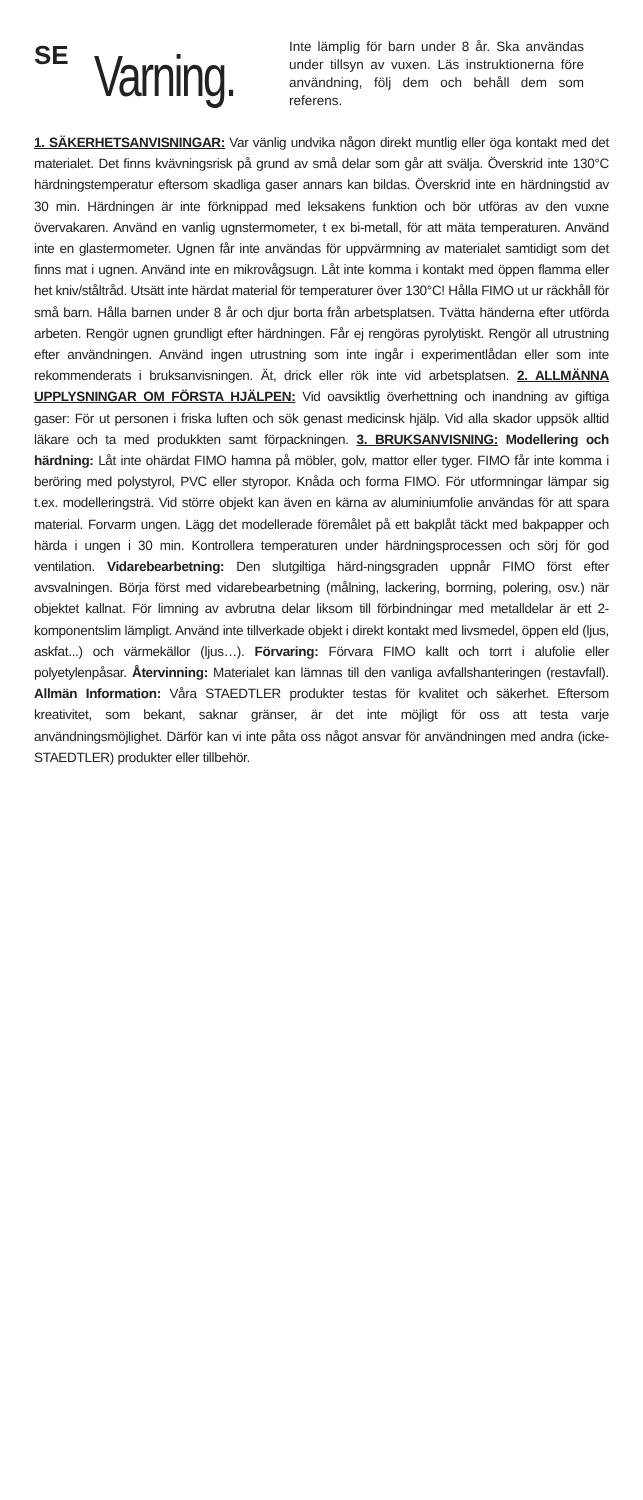SE
Varning.
Inte lämplig för barn under 8 år. Ska användas under tillsyn av vuxen. Läs instruktionerna före användning, följ dem och behåll dem som referens.
1. SÄKERHETSANVISNINGAR: Var vänlig undvika någon direkt muntlig eller öga kontakt med det materialet. Det finns kvävningsrisk på grund av små delar som går att svälja. Överskrid inte 130°C härdningstemperatur eftersom skadliga gaser annars kan bildas. Överskrid inte en härdningstid av 30 min. Härdningen är inte förknippad med leksakens funktion och bör utföras av den vuxne övervakaren. Använd en vanlig ugnstermometer, t ex bi-metall, för att mäta temperaturen. Använd inte en glastermometer. Ugnen får inte användas för uppvärmning av materialet samtidigt som det finns mat i ugnen. Använd inte en mikrovågsugn. Låt inte komma i kontakt med öppen flamma eller het kniv/ståltråd. Utsätt inte härdat material för temperaturer över 130°C! Hålla FIMO ut ur räckhåll för små barn. Hålla barnen under 8 år och djur borta från arbetsplatsen. Tvätta händerna efter utförda arbeten. Rengör ugnen grundligt efter härdningen. Får ej rengöras pyrolytiskt. Rengör all utrustning efter användningen. Använd ingen utrustning som inte ingår i experimentlådan eller som inte rekommenderats i bruksanvisningen. Ät, drick eller rök inte vid arbetsplatsen. 2. ALLMÄNNA UPPLYSNINGAR OM FÖRSTA HJÄLPEN: Vid oavsiktlig överhettning och inandning av giftiga gaser: För ut personen i friska luften och sök genast medicinsk hjälp. Vid alla skador uppsök alltid läkare och ta med produkkten samt förpackningen. 3. BRUKSANVISNING: Modellering och härdning: Låt inte ohärdat FIMO hamna på möbler, golv, mattor eller tyger. FIMO får inte komma i beröring med polystyrol, PVC eller styropor. Knåda och forma FIMO. För utformningar lämpar sig t.ex. modelleringsträ. Vid större objekt kan även en kärna av aluminiumfolie användas för att spara material. Forvarm ungen. Lägg det modellerade föremålet på ett bakplåt täckt med bakpapper och härda i ungen i 30 min. Kontrollera temperaturen under härdningsprocessen och sörj för god ventilation. Vidarebearbetning: Den slutgiltiga härd-ningsgraden uppnår FIMO först efter avsvalningen. Börja först med vidarebearbetning (målning, lackering, borrning, polering, osv.) när objektet kallnat. För limning av avbrutna delar liksom till förbindningar med metalldelar är ett 2-komponentslim lämpligt. Använd inte tillverkade objekt i direkt kontakt med livsmedel, öppen eld (ljus, askfat...) och värmekällor (ljus…). Förvaring: Förvara FIMO kallt och torrt i alufolie eller polyetylenpåsar. Återvinning: Materialet kan lämnas till den vanliga avfallshanteringen (restavfall). Allmän Information: Våra STAEDTLER produkter testas för kvalitet och säkerhet. Eftersom kreativitet, som bekant, saknar gränser, är det inte möjligt för oss att testa varje användningsmöjlighet. Därför kan vi inte påta oss något ansvar för användningen med andra (icke-STAEDTLER) produkter eller tillbehör.